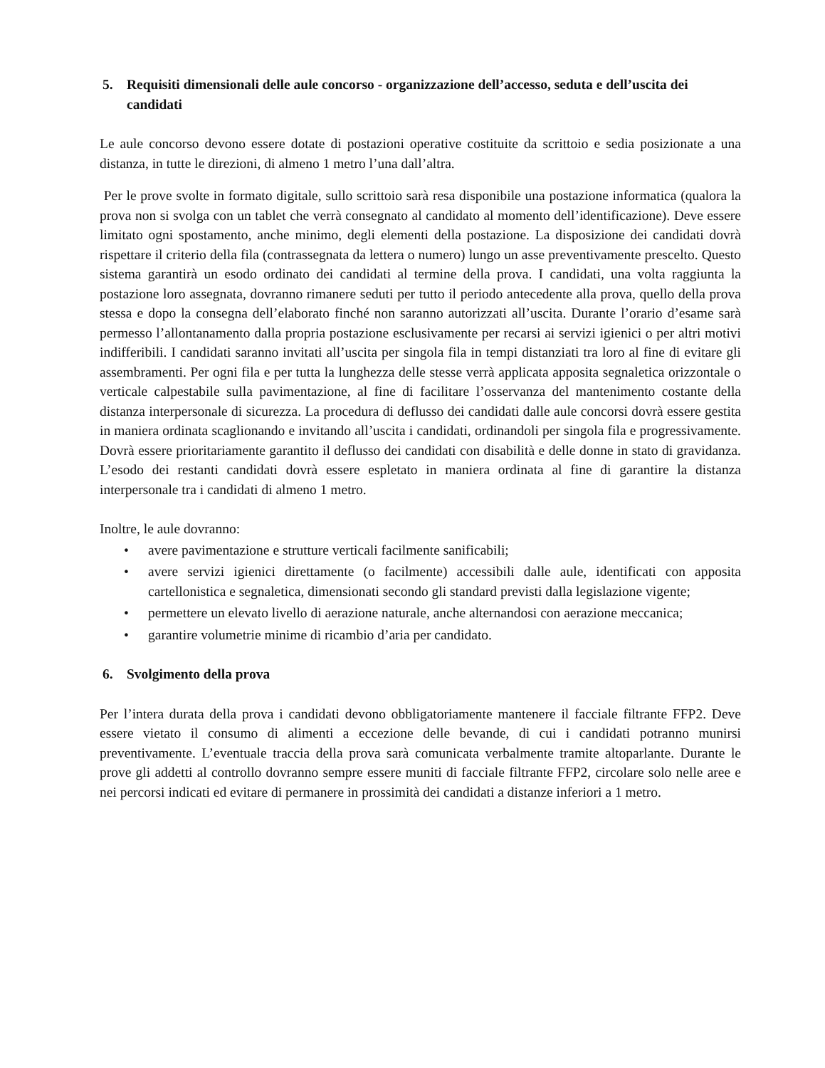5. Requisiti dimensionali delle aule concorso - organizzazione dell’accesso, seduta e dell’uscita dei candidati
Le aule concorso devono essere dotate di postazioni operative costituite da scrittoio e sedia posizionate a una distanza, in tutte le direzioni, di almeno 1 metro l’una dall’altra.
Per le prove svolte in formato digitale, sullo scrittoio sarà resa disponibile una postazione informatica (qualora la prova non si svolga con un tablet che verrà consegnato al candidato al momento dell’identificazione). Deve essere limitato ogni spostamento, anche minimo, degli elementi della postazione. La disposizione dei candidati dovrà rispettare il criterio della fila (contrassegnata da lettera o numero) lungo un asse preventivamente prescelto. Questo sistema garantirà un esodo ordinato dei candidati al termine della prova. I candidati, una volta raggiunta la postazione loro assegnata, dovranno rimanere seduti per tutto il periodo antecedente alla prova, quello della prova stessa e dopo la consegna dell’elaborato finché non saranno autorizzati all’uscita. Durante l’orario d’esame sarà permesso l’allontanamento dalla propria postazione esclusivamente per recarsi ai servizi igienici o per altri motivi indifferibili. I candidati saranno invitati all’uscita per singola fila in tempi distanziati tra loro al fine di evitare gli assembramenti. Per ogni fila e per tutta la lunghezza delle stesse verrà applicata apposita segnaletica orizzontale o verticale calpestabile sulla pavimentazione, al fine di facilitare l’osservanza del mantenimento costante della distanza interpersonale di sicurezza. La procedura di deflusso dei candidati dalle aule concorsi dovrà essere gestita in maniera ordinata scaglionando e invitando all’uscita i candidati, ordinandoli per singola fila e progressivamente. Dovrà essere prioritariamente garantito il deflusso dei candidati con disabilità e delle donne in stato di gravidanza. L’esodo dei restanti candidati dovrà essere espletato in maniera ordinata al fine di garantire la distanza interpersonale tra i candidati di almeno 1 metro.
Inoltre, le aule dovranno:
• avere pavimentazione e strutture verticali facilmente sanificabili;
• avere servizi igienici direttamente (o facilmente) accessibili dalle aule, identificati con apposita cartellonistica e segnaletica, dimensionati secondo gli standard previsti dalla legislazione vigente;
• permettere un elevato livello di aerazione naturale, anche alternandosi con aerazione meccanica;
• garantire volumetrie minime di ricambio d’aria per candidato.
6. Svolgimento della prova
Per l’intera durata della prova i candidati devono obbligatoriamente mantenere il facciale filtrante FFP2. Deve essere vietato il consumo di alimenti a eccezione delle bevande, di cui i candidati potranno munirsi preventivamente. L’eventuale traccia della prova sarà comunicata verbalmente tramite altoparlante. Durante le prove gli addetti al controllo dovranno sempre essere muniti di facciale filtrante FFP2, circolare solo nelle aree e nei percorsi indicati ed evitare di permanere in prossimità dei candidati a distanze inferiori a 1 metro.